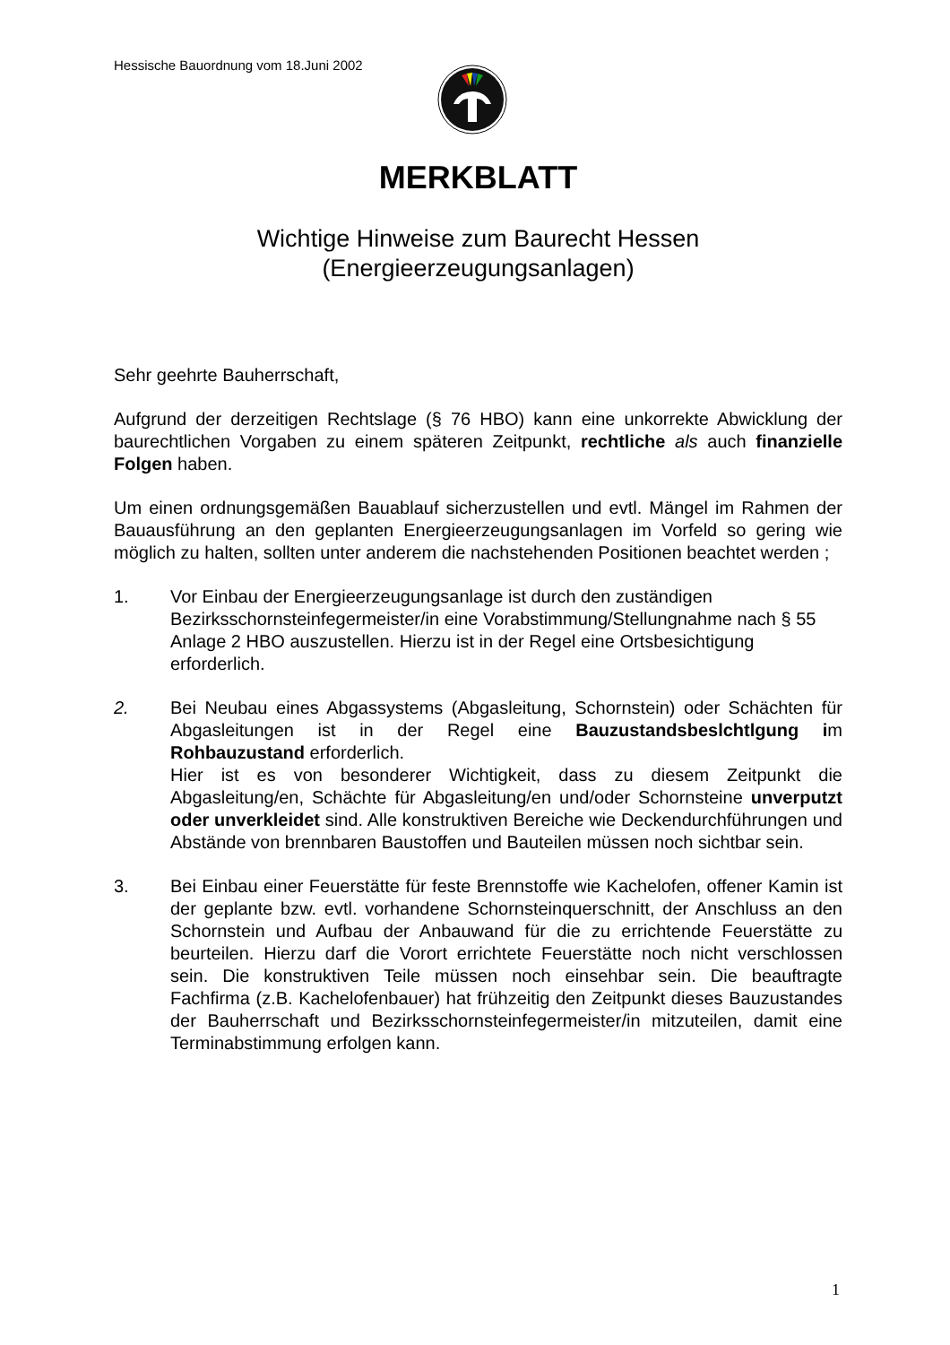Hessische Bauordnung vom 18.Juni 2002
MERKBLATT
Wichtige Hinweise zum Baurecht Hessen
(Energieerzeugungsanlagen)
Sehr geehrte Bauherrschaft,
Aufgrund der derzeitigen Rechtslage (§ 76 HBO) kann eine unkorrekte Abwicklung der baurechtlichen Vorgaben zu einem späteren Zeitpunkt, rechtliche als auch finanzielle Folgen haben.
Um einen ordnungsgemäßen Bauablauf sicherzustellen und evtl. Mängel im Rahmen der Bauausführung an den geplanten Energieerzeugungsanlagen im Vorfeld so gering wie möglich zu halten, sollten unter anderem die nachstehenden Positionen beachtet werden ;
1. Vor Einbau der Energieerzeugungsanlage ist durch den zuständigen Bezirksschornsteinfegermeister/in eine Vorabstimmung/Stellungnahme nach § 55 Anlage 2 HBO auszustellen. Hierzu ist in der Regel eine Ortsbesichtigung erforderlich.
2. Bei Neubau eines Abgassystems (Abgasleitung, Schornstein) oder Schächten für Abgasleitungen ist in der Regel eine Bauzustandsbeslchtlgung im Rohbauzustand erforderlich.
Hier ist es von besonderer Wichtigkeit, dass zu diesem Zeitpunkt die Abgasleitung/en, Schächte für Abgasleitung/en und/oder Schornsteine unverputzt oder unverkleidet sind. Alle konstruktiven Bereiche wie Deckendurchführungen und Abstände von brennbaren Baustoffen und Bauteilen müssen noch sichtbar sein.
3. Bei Einbau einer Feuerstätte für feste Brennstoffe wie Kachelofen, offener Kamin ist der geplante bzw. evtl. vorhandene Schornsteinquerschnitt, der Anschluss an den Schornstein und Aufbau der Anbauwand für die zu errichtende Feuerstätte zu beurteilen. Hierzu darf die Vorort errichtete Feuerstätte noch nicht verschlossen sein. Die konstruktiven Teile müssen noch einsehbar sein. Die beauftragte Fachfirma (z.B. Kachelofenbauer) hat frühzeitig den Zeitpunkt dieses Bauzustandes der Bauherrschaft und Bezirksschornsteinfegermeister/in mitzuteilen, damit eine Terminabstimmung erfolgen kann.
1